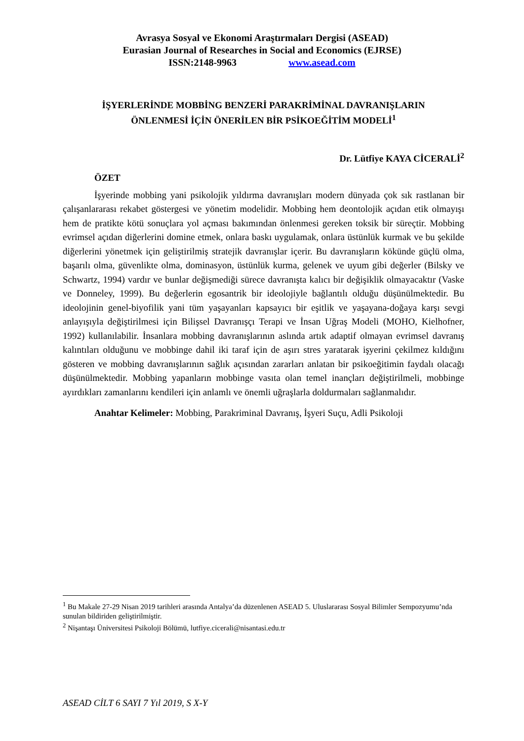Avrasya Sosyal ve Ekonomi Araştırmaları Dergisi (ASEAD)
Eurasian Journal of Researches in Social and Economics (EJRSE)
ISSN:2148-9963 www.asead.com
İŞYERLERİNDE MOBBİNG BENZERİ PARAKRİMİNAL DAVRANIŞLARIN
ÖNLENMESİ İÇİN ÖNERİLEN BİR PSİKOEĞİTİM MODELİ<sup>1</sup>
Dr. Lütfiye KAYA CİCERALİ<sup>2</sup>
ÖZET
İşyerinde mobbing yani psikolojik yıldırma davranışları modern dünyada çok sık rastlanan bir çalışanlararası rekabet göstergesi ve yönetim modelidir. Mobbing hem deontolojik açıdan etik olmayışı hem de pratikte kötü sonuçlara yol açması bakımından önlenmesi gereken toksik bir süreçtir. Mobbing evrimsel açıdan diğerlerini domine etmek, onlara baskı uygulamak, onlara üstünlük kurmak ve bu şekilde diğerlerini yönetmek için geliştirilmiş stratejik davranışlar içerir. Bu davranışların kökünde güçlü olma, başarılı olma, güvenlikte olma, dominasyon, üstünlük kurma, gelenek ve uyum gibi değerler (Bilsky ve Schwartz, 1994) vardır ve bunlar değişmediği sürece davranışta kalıcı bir değişiklik olmayacaktır (Vaske ve Donneley, 1999). Bu değerlerin egosantrik bir ideolojiyle bağlantılı olduğu düşünülmektedir. Bu ideolojinin genel-biyofilik yani tüm yaşayanları kapsayıcı bir eşitlik ve yaşayana-doğaya karşı sevgi anlayışıyla değiştirilmesi için Bilişsel Davranışçı Terapi ve İnsan Uğraş Modeli (MOHO, Kielhofner, 1992) kullanılabilir. İnsanlara mobbing davranışlarının aslında artık adaptif olmayan evrimsel davranış kalıntıları olduğunu ve mobbinge dahil iki taraf için de aşırı stres yaratarak işyerini çekilmez kıldığını gösteren ve mobbing davranışlarının sağlık açısından zararları anlatan bir psikoeğitimin faydalı olacağı düşünülmektedir. Mobbing yapanların mobbinge vasıta olan temel inançları değiştirilmeli, mobbinge ayırdıkları zamanlarını kendileri için anlamlı ve önemli uğraşlarla doldurmaları sağlanmalıdır.
Anahtar Kelimeler: Mobbing, Parakriminal Davranış, İşyeri Suçu, Adli Psikoloji
<sup>1</sup> Bu Makale 27-29 Nisan 2019 tarihleri arasında Antalya’da düzenlenen ASEAD 5. Uluslararası Sosyal Bilimler Sempozyumu’nda sunulan bildiriden geliştirilmiştir.
<sup>2</sup> Nişantaşı Üniversitesi Psikoloji Bölümü, lutfiye.cicerali@nisantasi.edu.tr
ASEAD CİLT 6 SAYI 7 Yıl 2019, S X-Y